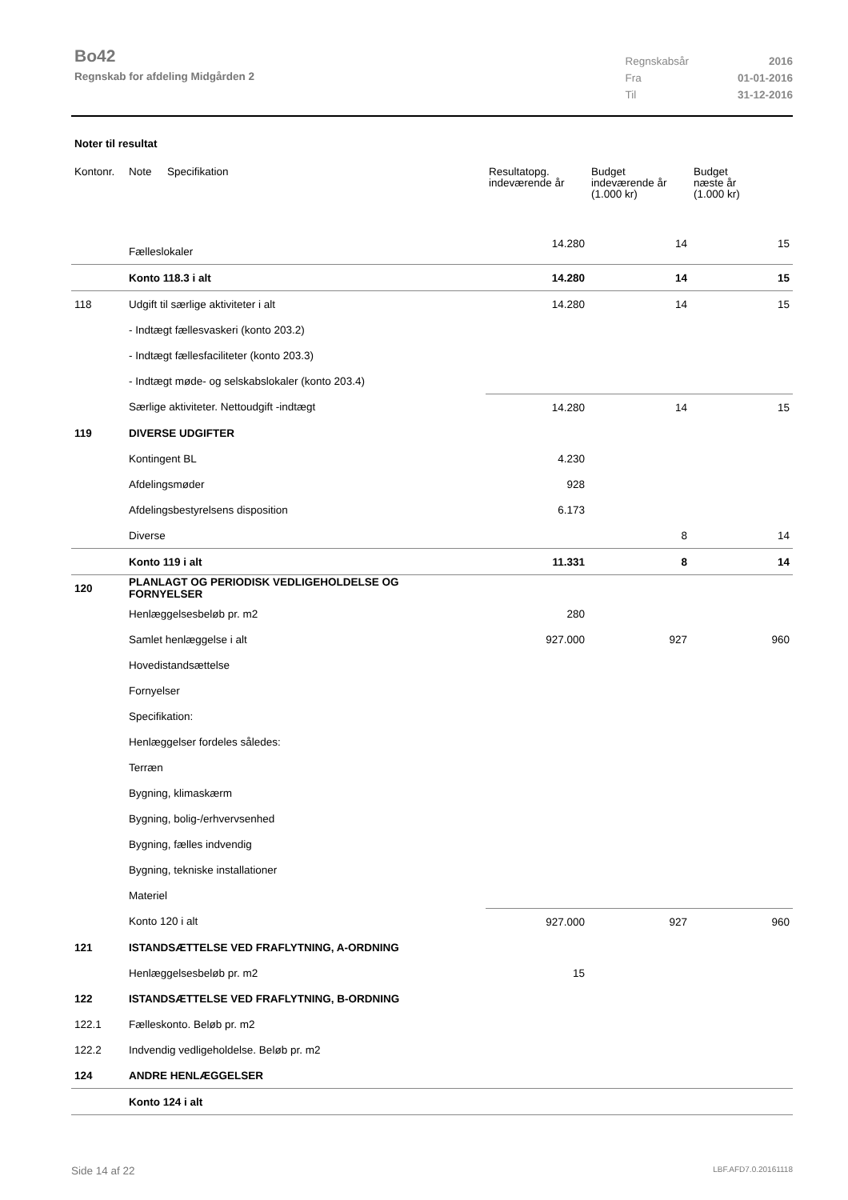Bo42
Regnskab for afdeling Midgården 2
| Regnskabsår | 2016 |
| Fra | 01-01-2016 |
| Til | 31-12-2016 |
Noter til resultat
| Kontonr. | Note | Specifikation | Resultatopg. indeværende år | Budget indeværende år (1.000 kr) | Budget næste år (1.000 kr) |
| --- | --- | --- | --- | --- | --- |
| | Fælleslokaler | | 14.280 | 14 | 15 |
| | Konto 118.3 i alt | | 14.280 | 14 | 15 |
| 118 | Udgift til særlige aktiviteter i alt | | 14.280 | 14 | 15 |
| | - Indtægt fællesvaskeri (konto 203.2) | | | | |
| | - Indtægt fællesfaciliteter (konto 203.3) | | | | |
| | - Indtægt møde- og selskabslokaler (konto 203.4) | | | | |
| | Særlige aktiviteter. Nettoudgift -indtægt | | 14.280 | 14 | 15 |
| 119 | DIVERSE UDGIFTER | | | | |
| | Kontingent BL | | 4.230 | | |
| | Afdelingsmøder | | 928 | | |
| | Afdelingsbestyrelsens disposition | | 6.173 | | |
| | Diverse | | | 8 | 14 |
| | Konto 119 i alt | | 11.331 | 8 | 14 |
| 120 | PLANLAGT OG PERIODISK VEDLIGEHOLDELSE OG FORNYELSER | | | | |
| | Henlæggelsesbeløb pr. m2 | | 280 | | |
| | Samlet henlæggelse i alt | | 927.000 | 927 | 960 |
| | Hovedistandsættelse | | | | |
| | Fornyelser | | | | |
| | Specifikation: | | | | |
| | Henlæggelser fordeles således: | | | | |
| | Terræn | | | | |
| | Bygning, klimaskærm | | | | |
| | Bygning, bolig-/erhvervsenhed | | | | |
| | Bygning, fælles indvendig | | | | |
| | Bygning, tekniske installationer | | | | |
| | Materiel | | | | |
| | Konto 120 i alt | | 927.000 | 927 | 960 |
| 121 | ISTANDSÆTTELSE VED FRAFLYTNING, A-ORDNING | | | | |
| | Henlæggelsesbeløb pr. m2 | | 15 | | |
| 122 | ISTANDSÆTTELSE VED FRAFLYTNING, B-ORDNING | | | | |
| 122.1 | Fælleskonto. Beløb pr. m2 | | | | |
| 122.2 | Indvendig vedligeholdelse. Beløb pr. m2 | | | | |
| 124 | ANDRE HENLÆGGELSER | | | | |
| | Konto 124 i alt | | | | |
Side 14 af 22 LBF.AFD7.0.20161118